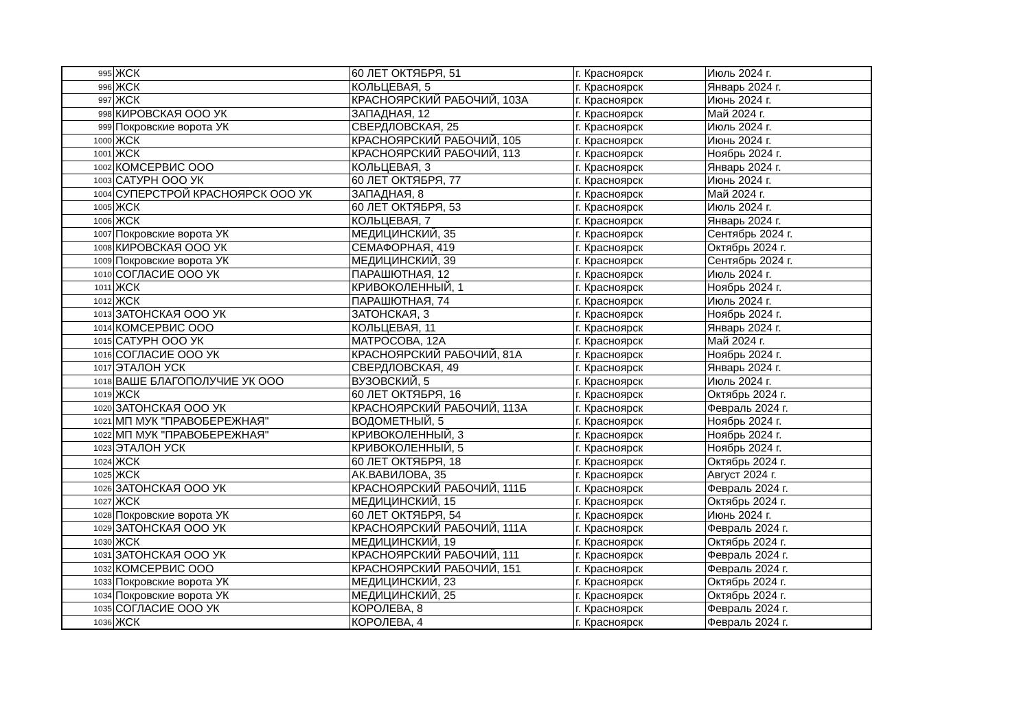| 995 | ЖСК | 60 ЛЕТ ОКТЯБРЯ, 51 | г. Красноярск | Июль 2024 г. |
| 996 | ЖСК | КОЛЬЦЕВАЯ, 5 | г. Красноярск | Январь 2024 г. |
| 997 | ЖСК | КРАСНОЯРСКИЙ РАБОЧИЙ, 103А | г. Красноярск | Июнь 2024 г. |
| 998 | КИРОВСКАЯ ООО УК | ЗАПАДНАЯ, 12 | г. Красноярск | Май 2024 г. |
| 999 | Покровские ворота УК | СВЕРДЛОВСКАЯ, 25 | г. Красноярск | Июль 2024 г. |
| 1000 | ЖСК | КРАСНОЯРСКИЙ РАБОЧИЙ, 105 | г. Красноярск | Июнь 2024 г. |
| 1001 | ЖСК | КРАСНОЯРСКИЙ РАБОЧИЙ, 113 | г. Красноярск | Ноябрь 2024 г. |
| 1002 | КОМСЕРВИС ООО | КОЛЬЦЕВАЯ, 3 | г. Красноярск | Январь 2024 г. |
| 1003 | САТУРН ООО УК | 60 ЛЕТ ОКТЯБРЯ, 77 | г. Красноярск | Июнь 2024 г. |
| 1004 | СУПЕРСТРОЙ КРАСНОЯРСК ООО УК | ЗАПАДНАЯ, 8 | г. Красноярск | Май 2024 г. |
| 1005 | ЖСК | 60 ЛЕТ ОКТЯБРЯ, 53 | г. Красноярск | Июль 2024 г. |
| 1006 | ЖСК | КОЛЬЦЕВАЯ, 7 | г. Красноярск | Январь 2024 г. |
| 1007 | Покровские ворота УК | МЕДИЦИНСКИЙ, 35 | г. Красноярск | Сентябрь 2024 г. |
| 1008 | КИРОВСКАЯ ООО УК | СЕМАФОРНАЯ, 419 | г. Красноярск | Октябрь 2024 г. |
| 1009 | Покровские ворота УК | МЕДИЦИНСКИЙ, 39 | г. Красноярск | Сентябрь 2024 г. |
| 1010 | СОГЛАСИЕ ООО УК | ПАРАШЮТНАЯ, 12 | г. Красноярск | Июль 2024 г. |
| 1011 | ЖСК | КРИВОКОЛЕННЫЙ, 1 | г. Красноярск | Ноябрь 2024 г. |
| 1012 | ЖСК | ПАРАШЮТНАЯ, 74 | г. Красноярск | Июль 2024 г. |
| 1013 | ЗАТОНСКАЯ ООО УК | ЗАТОНСКАЯ, 3 | г. Красноярск | Ноябрь 2024 г. |
| 1014 | КОМСЕРВИС ООО | КОЛЬЦЕВАЯ, 11 | г. Красноярск | Январь 2024 г. |
| 1015 | САТУРН ООО УК | МАТРОСОВА, 12А | г. Красноярск | Май 2024 г. |
| 1016 | СОГЛАСИЕ ООО УК | КРАСНОЯРСКИЙ РАБОЧИЙ, 81А | г. Красноярск | Ноябрь 2024 г. |
| 1017 | ЭТАЛОН УСК | СВЕРДЛОВСКАЯ, 49 | г. Красноярск | Январь 2024 г. |
| 1018 | ВАШЕ БЛАГОПОЛУЧИЕ УК ООО | ВУЗОВСКИЙ, 5 | г. Красноярск | Июль 2024 г. |
| 1019 | ЖСК | 60 ЛЕТ ОКТЯБРЯ, 16 | г. Красноярск | Октябрь 2024 г. |
| 1020 | ЗАТОНСКАЯ ООО УК | КРАСНОЯРСКИЙ РАБОЧИЙ, 113А | г. Красноярск | Февраль 2024 г. |
| 1021 | МП МУК "ПРАВОБЕРЕЖНАЯ" | ВОДОМЕТНЫЙ, 5 | г. Красноярск | Ноябрь 2024 г. |
| 1022 | МП МУК "ПРАВОБЕРЕЖНАЯ" | КРИВОКОЛЕННЫЙ, 3 | г. Красноярск | Ноябрь 2024 г. |
| 1023 | ЭТАЛОН УСК | КРИВОКОЛЕННЫЙ, 5 | г. Красноярск | Ноябрь 2024 г. |
| 1024 | ЖСК | 60 ЛЕТ ОКТЯБРЯ, 18 | г. Красноярск | Октябрь 2024 г. |
| 1025 | ЖСК | АК.ВАВИЛОВА, 35 | г. Красноярск | Август 2024 г. |
| 1026 | ЗАТОНСКАЯ ООО УК | КРАСНОЯРСКИЙ РАБОЧИЙ, 111Б | г. Красноярск | Февраль 2024 г. |
| 1027 | ЖСК | МЕДИЦИНСКИЙ, 15 | г. Красноярск | Октябрь 2024 г. |
| 1028 | Покровские ворота УК | 60 ЛЕТ ОКТЯБРЯ, 54 | г. Красноярск | Июнь 2024 г. |
| 1029 | ЗАТОНСКАЯ ООО УК | КРАСНОЯРСКИЙ РАБОЧИЙ, 111А | г. Красноярск | Февраль 2024 г. |
| 1030 | ЖСК | МЕДИЦИНСКИЙ, 19 | г. Красноярск | Октябрь 2024 г. |
| 1031 | ЗАТОНСКАЯ ООО УК | КРАСНОЯРСКИЙ РАБОЧИЙ, 111 | г. Красноярск | Февраль 2024 г. |
| 1032 | КОМСЕРВИС ООО | КРАСНОЯРСКИЙ РАБОЧИЙ, 151 | г. Красноярск | Февраль 2024 г. |
| 1033 | Покровские ворота УК | МЕДИЦИНСКИЙ, 23 | г. Красноярск | Октябрь 2024 г. |
| 1034 | Покровские ворота УК | МЕДИЦИНСКИЙ, 25 | г. Красноярск | Октябрь 2024 г. |
| 1035 | СОГЛАСИЕ ООО УК | КОРОЛЕВА, 8 | г. Красноярск | Февраль 2024 г. |
| 1036 | ЖСК | КОРОЛЕВА, 4 | г. Красноярск | Февраль 2024 г. |